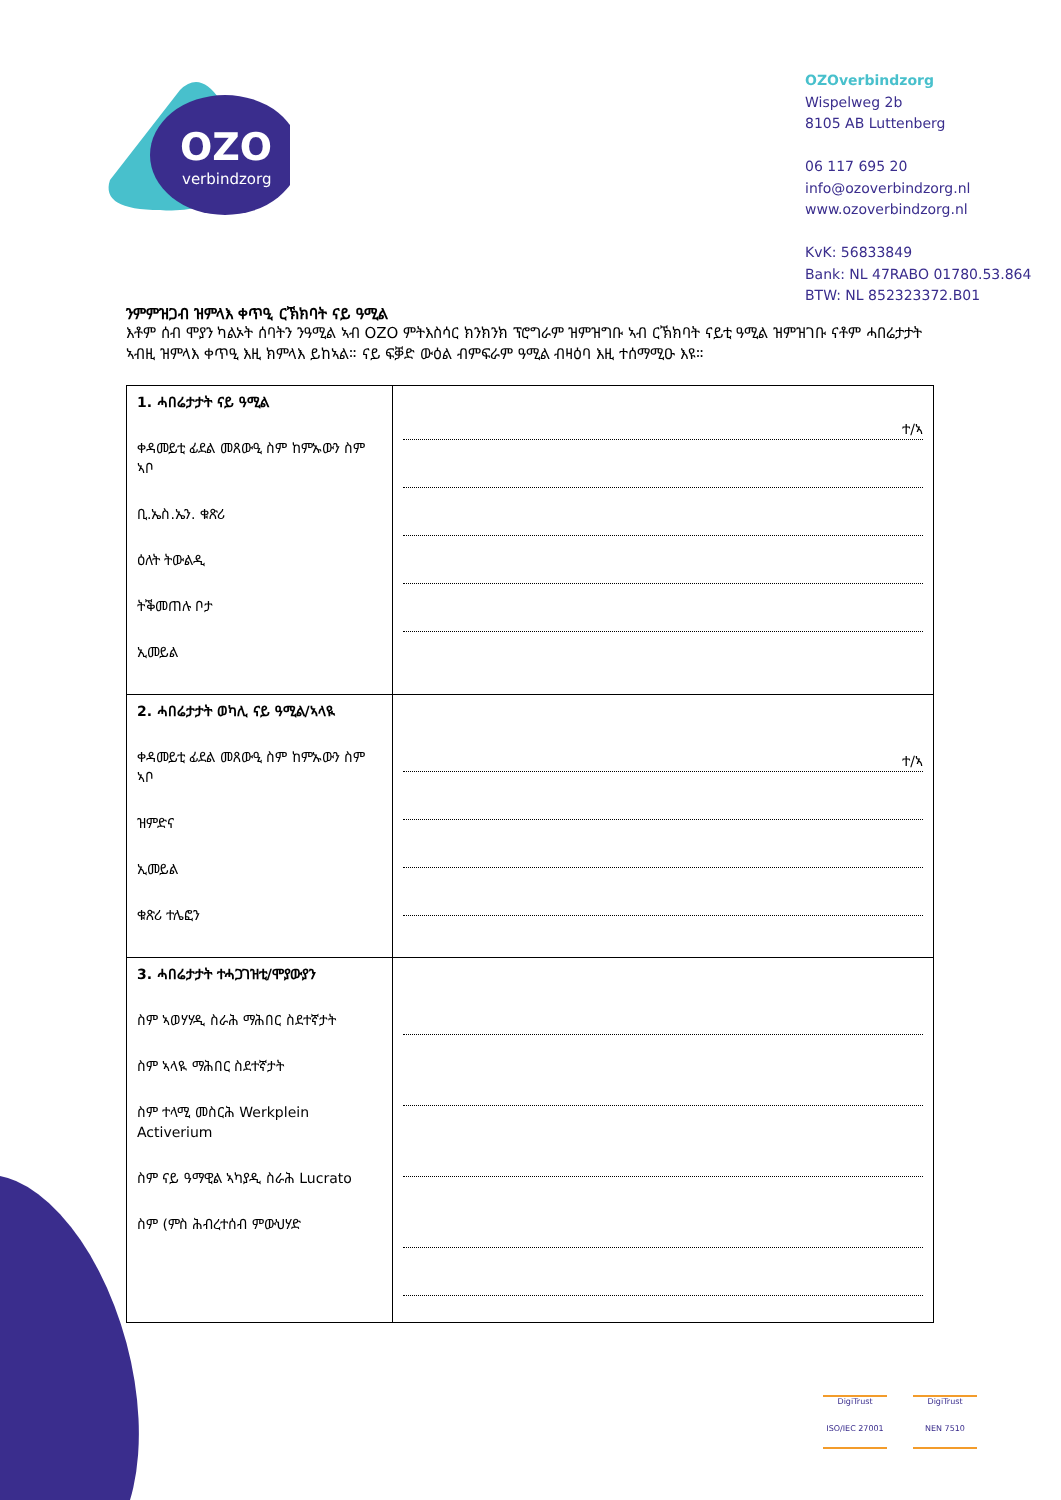OZO
verbindzorg
OZOverbindzorg
Wispelweg 2b
8105 AB Luttenberg
06 117 695 20
info@ozoverbindzorg.nl
www.ozoverbindzorg.nl
KvK: 56833849
Bank: NL 47RABO 01780.53.864
BTW: NL 852323372.B01
ንምምዝጋብ ዝምላእ ቀጥዒ ርኽክባት ናይ ዓሚል
እቶም ሰብ ሞያን ካልኦት ሰባትን ንዓሚል ኣብ OZO ምትእስሳር ክንክንክ ፕሮግራም ዝምዝግቡ ኣብ ርኽክባት ናይቲ ዓሚል ዝምዝገቡ ናቶም ሓበሬታታት ኣብዚ ዝምላእ ቀጥዒ እዚ ክምላእ ይከኣል። ናይ ፍቓድ ውዕል ብምፍራም ዓሚል ብዛዕባ እዚ ተሰማሚዑ እዩ።
| 1. ሓበሬታታት ናይ ዓሚል ቀዳመይቲ ፊደል መጸውዒ ስም ከምኡውን ስም ኣቦ ቢ.ኤስ.ኤን. ቁጽሪ ዕለት ትውልዲ ትቕመጠሉ ቦታ ኢመይል | ተ/ኣ |
| 2. ሓበሬታታት ወካሊ ናይ ዓሚል/ኣላዪ ቀዳመይቲ ፊደል መጸውዒ ስም ከምኡውን ስም ኣቦ ዝምድና ኢመይል ቁጽሪ ተሌፎን | ተ/ኣ |
| 3. ሓበሬታታት ተሓጋገዝቲ/ሞያውያን ስም ኣወሃሃዲ ስራሕ ማሕበር ስደተኛታት ስም ኣላዪ ማሕበር ስደተኛታት ስም ተላሚ መስርሕ Werkplein Activerium ስም ናይ ዓማዊል ኣካያዲ ስራሕ Lucrato ስም (ምስ ሕብረተሰብ ምውህሃድ | |
DigiTrust
ISO/IEC 27001
DigiTrust
NEN 7510